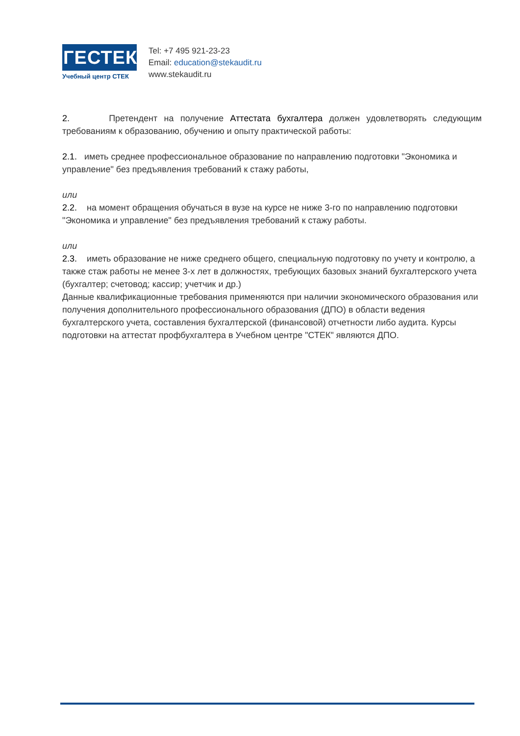ГЕСТЕК
Учебный центр СТЕК
Tel: +7 495 921-23-23
Email: education@stekaudit.ru
www.stekaudit.ru
2. Претендент на получение Аттестата бухгалтера должен удовлетворять следующим требованиям к образованию, обучению и опыту практической работы:
2.1. иметь среднее профессиональное образование по направлению подготовки "Экономика и управление" без предъявления требований к стажу работы,
или
2.2. на момент обращения обучаться в вузе на курсе не ниже 3-го по направлению подготовки "Экономика и управление" без предъявления требований к стажу работы.
или
2.3. иметь образование не ниже среднего общего, специальную подготовку по учету и контролю, а также стаж работы не менее 3-х лет в должностях, требующих базовых знаний бухгалтерского учета (бухгалтер; счетовод; кассир; учетчик и др.)
Данные квалификационные требования применяются при наличии экономического образования или получения дополнительного профессионального образования (ДПО) в области ведения бухгалтерского учета, составления бухгалтерской (финансовой) отчетности либо аудита. Курсы подготовки на аттестат профбухгалтера в Учебном центре "СТЕК" являются ДПО.